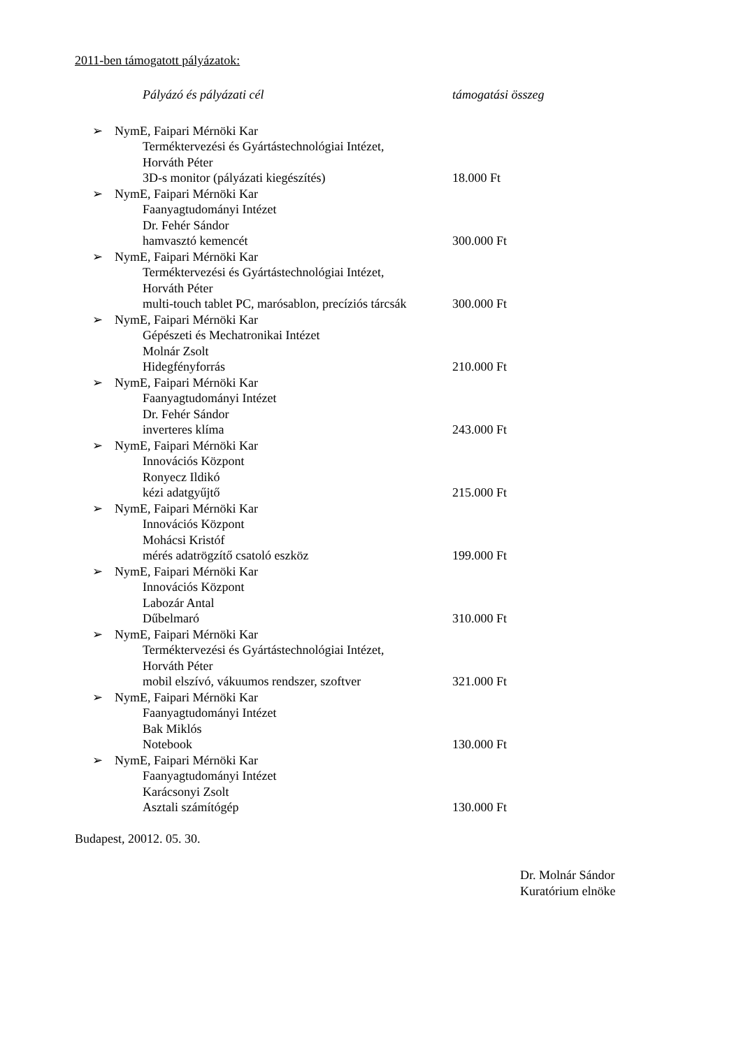2011-ben támogatott pályázatok:
Pályázó és pályázati cél támogatási összeg
➢ NymE, Faipari Mérnöki Kar
Terméktervezési és Gyártástechnológiai Intézet,
Horváth Péter
3D-s monitor (pályázati kiegészítés) 18.000 Ft
➢ NymE, Faipari Mérnöki Kar
Faanyagtudományi Intézet
Dr. Fehér Sándor
hamvasztó kemencét 300.000 Ft
➢ NymE, Faipari Mérnöki Kar
Terméktervezési és Gyártástechnológiai Intézet,
Horváth Péter
multi-touch tablet PC, marósablon, precíziós tárcsák
300.000 Ft
➢ NymE, Faipari Mérnöki Kar
Gépészeti és Mechatronikai Intézet
Molnár Zsolt
Hidegfényforrás 210.000 Ft
➢ NymE, Faipari Mérnöki Kar
Faanyagtudományi Intézet
Dr. Fehér Sándor
inverteres klíma 243.000 Ft
➢ NymE, Faipari Mérnöki Kar
Innovációs Központ
Ronyecz Ildikó
kézi adatgyűjtő 215.000 Ft
➢ NymE, Faipari Mérnöki Kar
Innovációs Központ
Mohácsi Kristóf
mérés adatrögzítő csatoló eszköz 199.000 Ft
➢ NymE, Faipari Mérnöki Kar
Innovációs Központ
Labozár Antal
Dűbelmaró 310.000 Ft
➢ NymE, Faipari Mérnöki Kar
Terméktervezési és Gyártástechnológiai Intézet,
Horváth Péter
mobil elszívó, vákuumos rendszer, szoftver 321.000 Ft
➢ NymE, Faipari Mérnöki Kar
Faanyagtudományi Intézet
Bak Miklós
Notebook 130.000 Ft
➢ NymE, Faipari Mérnöki Kar
Faanyagtudományi Intézet
Karácsonyi Zsolt
Asztali számítógép 130.000 Ft
Budapest, 20012. 05. 30.
Dr. Molnár Sándor
Kuratórium elnöke